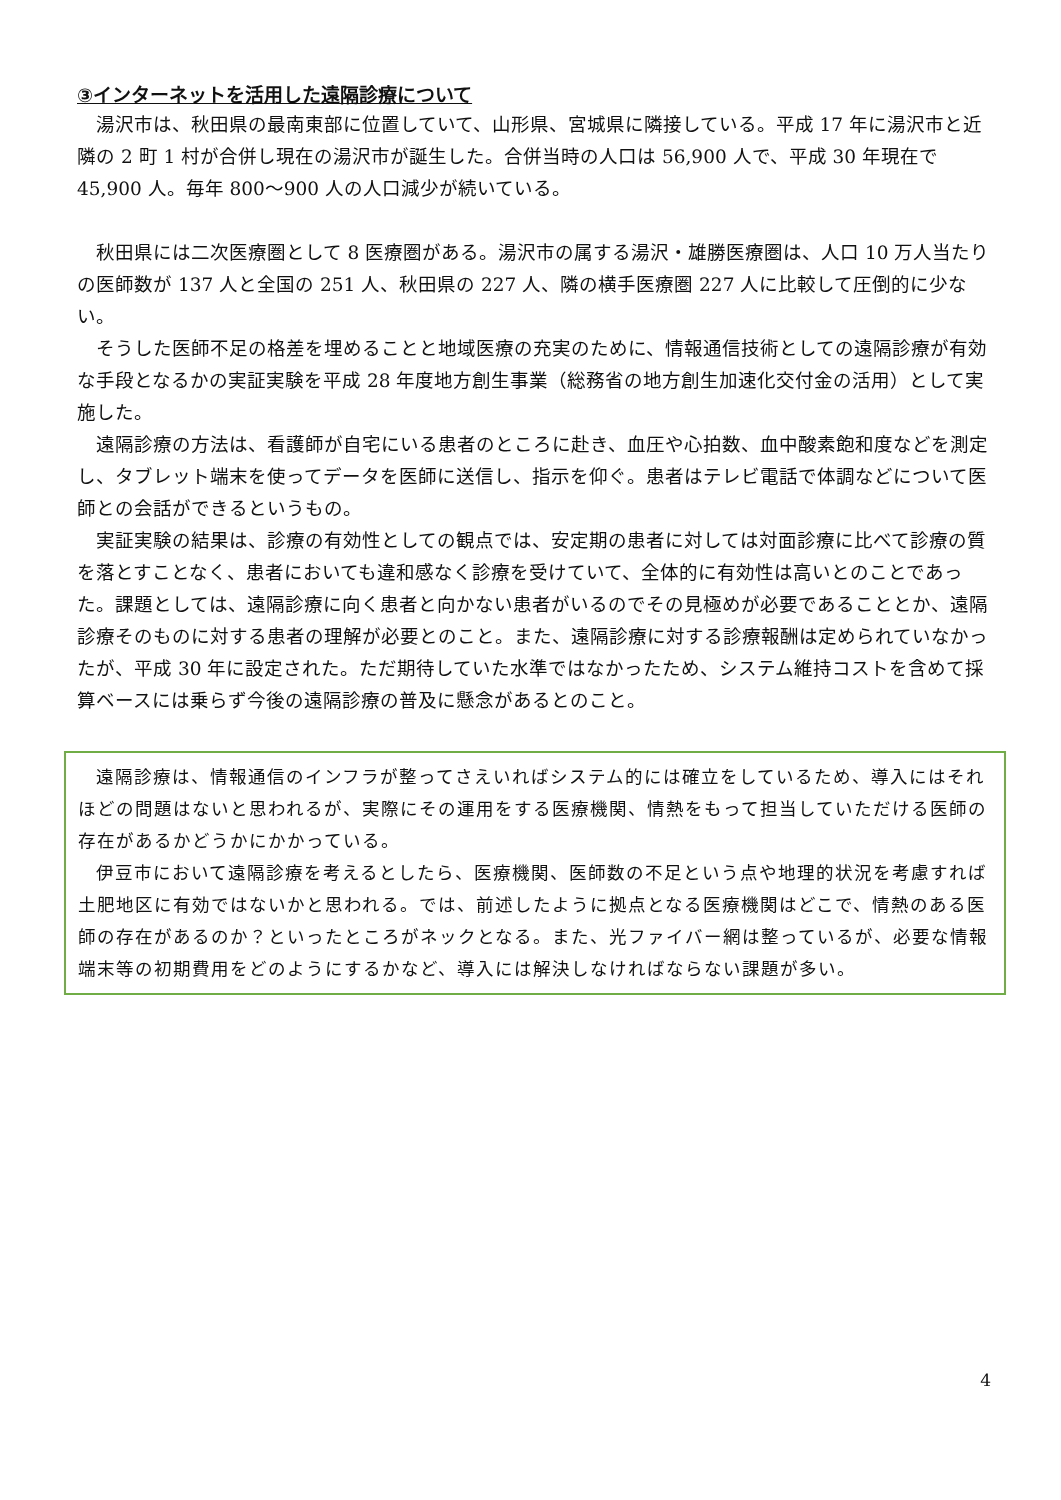③インターネットを活用した遠隔診療について
湯沢市は、秋田県の最南東部に位置していて、山形県、宮城県に隣接している。平成 17 年に湯沢市と近隣の 2 町 1 村が合併し現在の湯沢市が誕生した。合併当時の人口は 56,900 人で、平成 30 年現在で 45,900 人。毎年 800～900 人の人口減少が続いている。
秋田県には二次医療圏として 8 医療圏がある。湯沢市の属する湯沢・雄勝医療圏は、人口 10 万人当たりの医師数が 137 人と全国の 251 人、秋田県の 227 人、隣の横手医療圏 227 人に比較して圧倒的に少ない。
そうした医師不足の格差を埋めることと地域医療の充実のために、情報通信技術としての遠隔診療が有効な手段となるかの実証実験を平成 28 年度地方創生事業（総務省の地方創生加速化交付金の活用）として実施した。
遠隔診療の方法は、看護師が自宅にいる患者のところに赴き、血圧や心拍数、血中酸素飽和度などを測定し、タブレット端末を使ってデータを医師に送信し、指示を仰ぐ。患者はテレビ電話で体調などについて医師との会話ができるというもの。
実証実験の結果は、診療の有効性としての観点では、安定期の患者に対しては対面診療に比べて診療の質を落とすことなく、患者においても違和感なく診療を受けていて、全体的に有効性は高いとのことであった。課題としては、遠隔診療に向く患者と向かない患者がいるのでその見極めが必要であることとか、遠隔診療そのものに対する患者の理解が必要とのこと。また、遠隔診療に対する診療報酬は定められていなかったが、平成 30 年に設定された。ただ期待していた水準ではなかったため、システム維持コストを含めて採算ベースには乗らず今後の遠隔診療の普及に懸念があるとのこと。
遠隔診療は、情報通信のインフラが整ってさえいればシステム的には確立をしているため、導入にはそれほどの問題はないと思われるが、実際にその運用をする医療機関、情熱をもって担当していただける医師の存在があるかどうかにかかっている。
伊豆市において遠隔診療を考えるとしたら、医療機関、医師数の不足という点や地理的状況を考慮すれば土肥地区に有効ではないかと思われる。では、前述したように拠点となる医療機関はどこで、情熱のある医師の存在があるのか？といったところがネックとなる。また、光ファイバー網は整っているが、必要な情報端末等の初期費用をどのようにするかなど、導入には解決しなければならない課題が多い。
4